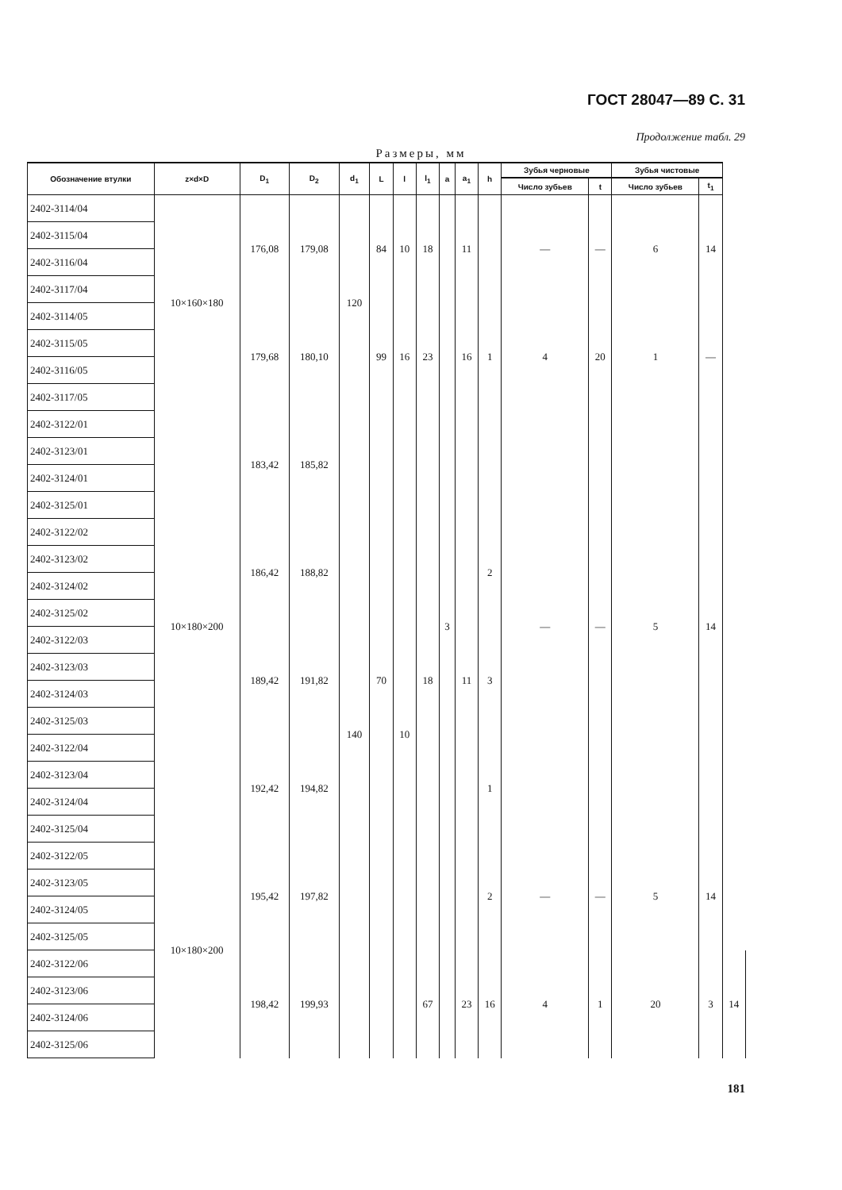ГОСТ 28047—89 С. 31
Продолжение табл. 29
Размеры, мм
| Обозначение втулки | z×d×D | D<sub>1</sub> | D<sub>2</sub> | d<sub>1</sub> | L | l | l<sub>1</sub> | a | a<sub>1</sub> | h | Зубья черновые | | Зубья чистовые | | |
| --- | --- | --- | --- | --- | --- | --- | --- | --- | --- | --- | --- | --- | --- | --- | --- |
| | | | | | | | | | | | Число зубьев | t | Число зубьев | t<sub>1</sub> | |
| 2402-3114/04 | 10×160×180 | 176,08 | 179,08 | 120 | 84 | 10 | 18 | 3 | 11 | 1 | — | — | 6 | 14 | |
| 2402-3115/04 | | | | | | | | | | | | | | | |
| 2402-3116/04 | | | | | | | | | | | | | | | |
| 2402-3117/04 | | | | | | | | | | | | | | | |
| 2402-3114/05 | | 179,68 | 180,10 | | 99 | 16 | 23 | | 16 | | 4 | 20 | 1 | — | |
| 2402-3115/05 | | | | | | | | | | | | | | | |
| 2402-3116/05 | | | | | | | | | | | | | | | |
| 2402-3117/05 | | | | | | | | | | | | | | | |
| 2402-3122/01 | 10×180×200 | 183,42 | 185,82 | 140 | 70 | 10 | 18 | | 11 | | — | — | 5 | 14 | |
| 2402-3123/01 | | | | | | | | | | | | | | | |
| 2402-3124/01 | | | | | | | | | | | | | | | |
| 2402-3125/01 | | | | | | | | | | | | | | | |
| 2402-3122/02 | | 186,42 | 188,82 | | | | | | | 2 | | | | | |
| 2402-3123/02 | | | | | | | | | | | | | | | |
| 2402-3124/02 | | | | | | | | | | | | | | | |
| 2402-3125/02 | | | | | | | | | | | | | | | |
| 2402-3122/03 | | 189,42 | 191,82 | | | | | | | 3 | | | | | |
| 2402-3123/03 | | | | | | | | | | | | | | | |
| 2402-3124/03 | | | | | | | | | | | | | | | |
| 2402-3125/03 | | | | | | | | | | | | | | | |
| 2402-3122/04 | | 192,42 | 194,82 | | | | | | | 1 | | | | | |
| 2402-3123/04 | | | | | | | | | | | | | | | |
| 2402-3124/04 | | | | | | | | | | | | | | | |
| 2402-3125/04 | | | | | | | | | | | | | | | |
| 2402-3122/05 | 10×180×200 | 195,42 | 197,82 | | | | | | | 2 | — | — | 5 | 14 | |
| 2402-3123/05 | | | | | | | | | | | | | | | |
| 2402-3124/05 | | | | | | | | | | | | | | | |
| 2402-3125/05 | | | | | | | | | | | | | | | |
| 2402-3122/06 | | 198,42 | 199,93 | | | | 67 | | 23 | 16 | 4 | 1 | 20 | 3 | 14 |
| 2402-3123/06 | | | | | | | | | | | | | | | |
| 2402-3124/06 | | | | | | | | | | | | | | | |
| 2402-3125/06 | | | | | | | | | | | | | | | |
181